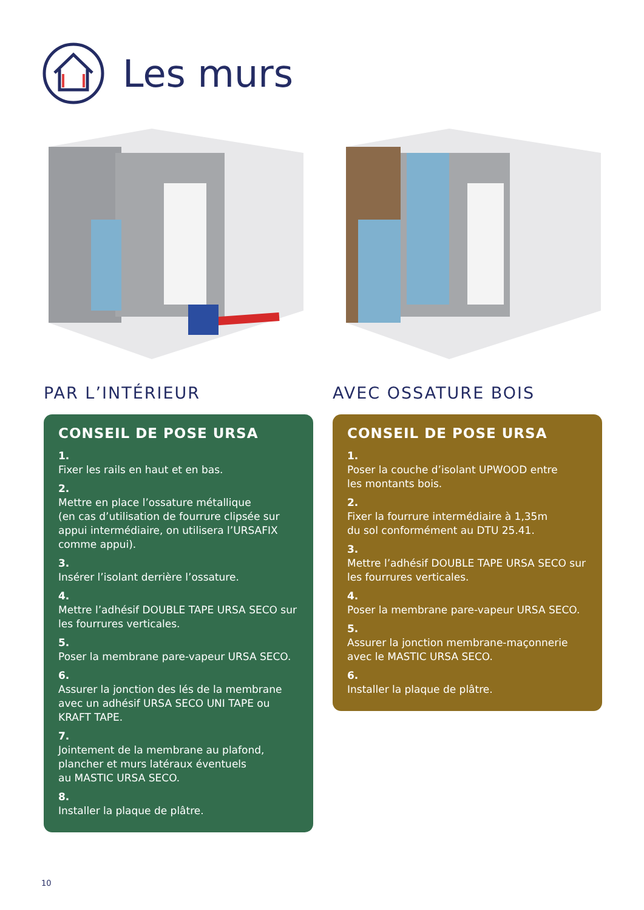Les murs
PAR L’INTÉRIEUR
CONSEIL DE POSE URSA
1.
Fixer les rails en haut et en bas.
2.
Mettre en place l’ossature métallique
(en cas d’utilisation de fourrure clipsée sur appui intermédiaire, on utilisera l’URSAFIX comme appui).
3.
Insérer l’isolant derrière l’ossature.
4.
Mettre l’adhésif DOUBLE TAPE URSA SECO sur les fourrures verticales.
5.
Poser la membrane pare-vapeur URSA SECO.
6.
Assurer la jonction des lés de la membrane avec un adhésif URSA SECO UNI TAPE ou KRAFT TAPE.
7.
Jointement de la membrane au plafond, plancher et murs latéraux éventuels
au MASTIC URSA SECO.
8.
Installer la plaque de plâtre.
AVEC OSSATURE BOIS
CONSEIL DE POSE URSA
1.
Poser la couche d’isolant UPWOOD entre
les montants bois.
2.
Fixer la fourrure intermédiaire à 1,35m
du sol conformément au DTU 25.41.
3.
Mettre l’adhésif DOUBLE TAPE URSA SECO sur les fourrures verticales.
4.
Poser la membrane pare-vapeur URSA SECO.
5.
Assurer la jonction membrane-maçonnerie avec le MASTIC URSA SECO.
6.
Installer la plaque de plâtre.
10